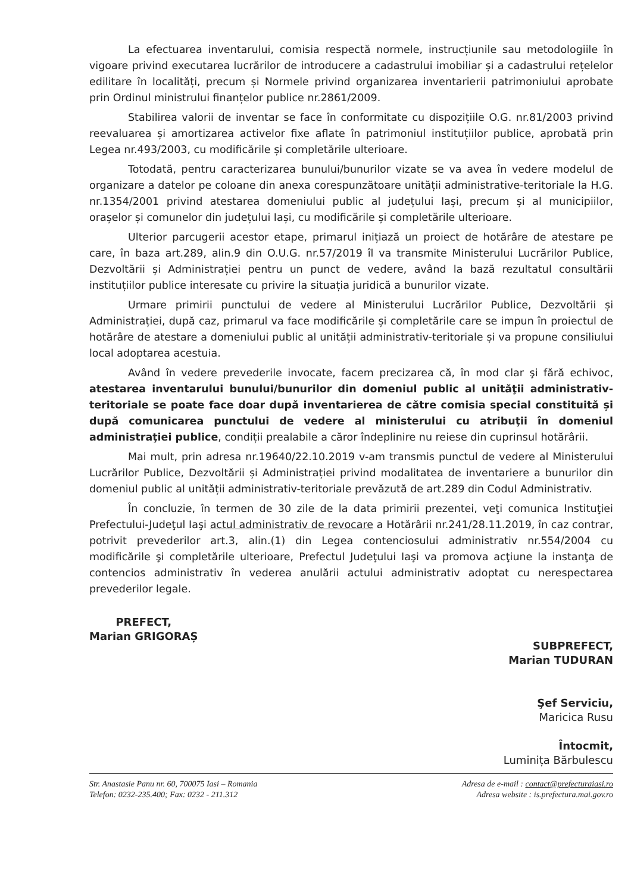La efectuarea inventarului, comisia respectă normele, instrucțiunile sau metodologiile în vigoare privind executarea lucrărilor de introducere a cadastrului imobiliar și a cadastrului rețelelor edilitare în localități, precum și Normele privind organizarea inventarierii patrimoniului aprobate prin Ordinul ministrului finanțelor publice nr.2861/2009.
Stabilirea valorii de inventar se face în conformitate cu dispozițiile O.G. nr.81/2003 privind reevaluarea și amortizarea activelor fixe aflate în patrimoniul instituțiilor publice, aprobată prin Legea nr.493/2003, cu modificările și completările ulterioare.
Totodată, pentru caracterizarea bunului/bunurilor vizate se va avea în vedere modelul de organizare a datelor pe coloane din anexa corespunzătoare unității administrative-teritoriale la H.G. nr.1354/2001 privind atestarea domeniului public al județului Iași, precum și al municipiilor, orașelor și comunelor din județului Iași, cu modificările și completările ulterioare.
Ulterior parcugerii acestor etape, primarul inițiază un proiect de hotărâre de atestare pe care, în baza art.289, alin.9 din O.U.G. nr.57/2019 îl va transmite Ministerului Lucrărilor Publice, Dezvoltării și Administrației pentru un punct de vedere, având la bază rezultatul consultării instituțiilor publice interesate cu privire la situația juridică a bunurilor vizate.
Urmare primirii punctului de vedere al Ministerului Lucrărilor Publice, Dezvoltării și Administrației, după caz, primarul va face modificările și completările care se impun în proiectul de hotărâre de atestare a domeniului public al unității administrativ-teritoriale și va propune consiliului local adoptarea acestuia.
Având în vedere prevederile invocate, facem precizarea că, în mod clar şi fără echivoc, atestarea inventarului bunului/bunurilor din domeniul public al unităţii administrativ-teritoriale se poate face doar după inventarierea de către comisia special constituită și după comunicarea punctului de vedere al ministerului cu atribuţii în domeniul administraţiei publice, condiții prealabile a căror îndeplinire nu reiese din cuprinsul hotărârii.
Mai mult, prin adresa nr.19640/22.10.2019 v-am transmis punctul de vedere al Ministerului Lucrărilor Publice, Dezvoltării și Administrației privind modalitatea de inventariere a bunurilor din domeniul public al unității administrativ-teritoriale prevăzută de art.289 din Codul Administrativ.
În concluzie, în termen de 30 zile de la data primirii prezentei, veţi comunica Instituţiei Prefectului-Judeţul Iaşi actul administrativ de revocare a Hotărârii nr.241/28.11.2019, în caz contrar, potrivit prevederilor art.3, alin.(1) din Legea contenciosului administrativ nr.554/2004 cu modificările şi completările ulterioare, Prefectul Judeţului Iaşi va promova acţiune la instanţa de contencios administrativ în vederea anulării actului administrativ adoptat cu nerespectarea prevederilor legale.
PREFECT,
Marian GRIGORAȘ
SUBPREFECT,
Marian TUDURAN
Şef Serviciu,
Maricica Rusu
Întocmit,
Luminița Bărbulescu
Str. Anastasie Panu nr. 60, 700075 Iasi – Romania
Telefon: 0232-235.400; Fax: 0232 - 211.312
Adresa de e-mail : contact@prefecturaiasi.ro
Adresa website : is.prefectura.mai.gov.ro